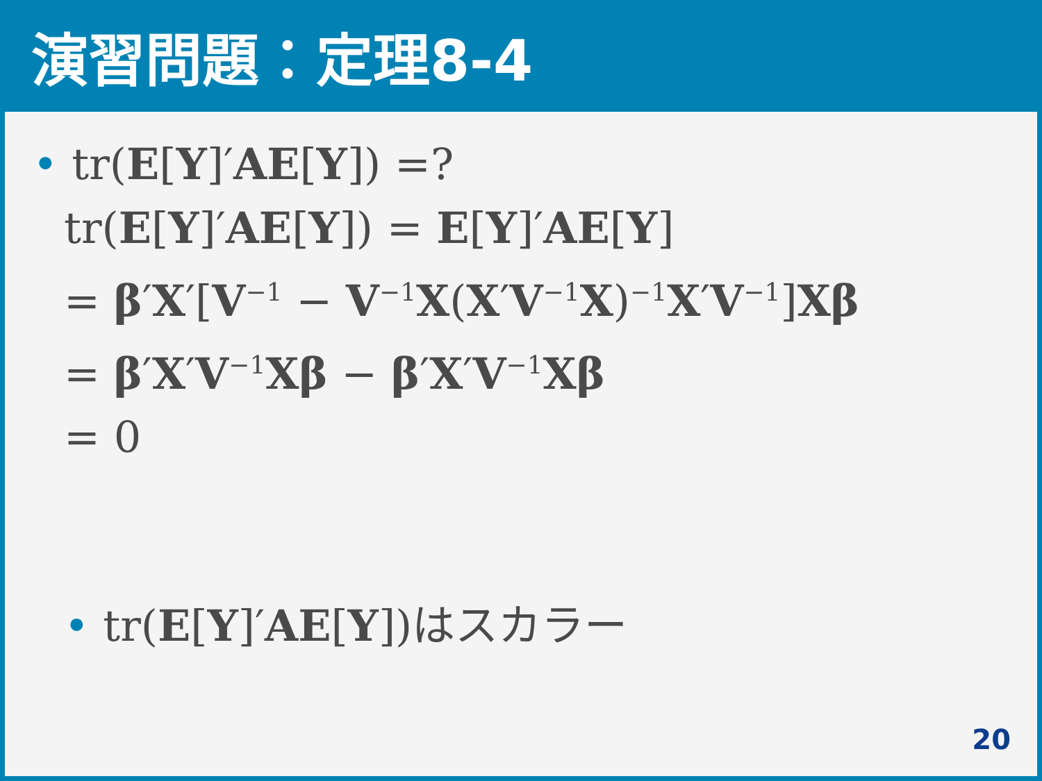演習問題：定理8-4
• tr(E[Y]′AE[Y]) =?
tr(E[Y]′AE[Y]) = E[Y]′AE[Y]
= β′X′[V<sup>−1</sup> − V<sup>−1</sup>X(X′V<sup>−1</sup>X)<sup>−1</sup>X′V<sup>−1</sup>]Xβ
= β′X′V<sup>−1</sup>Xβ − β′X′V<sup>−1</sup>Xβ
= 0
• tr(E[Y]′AE[Y])はスカラー
20